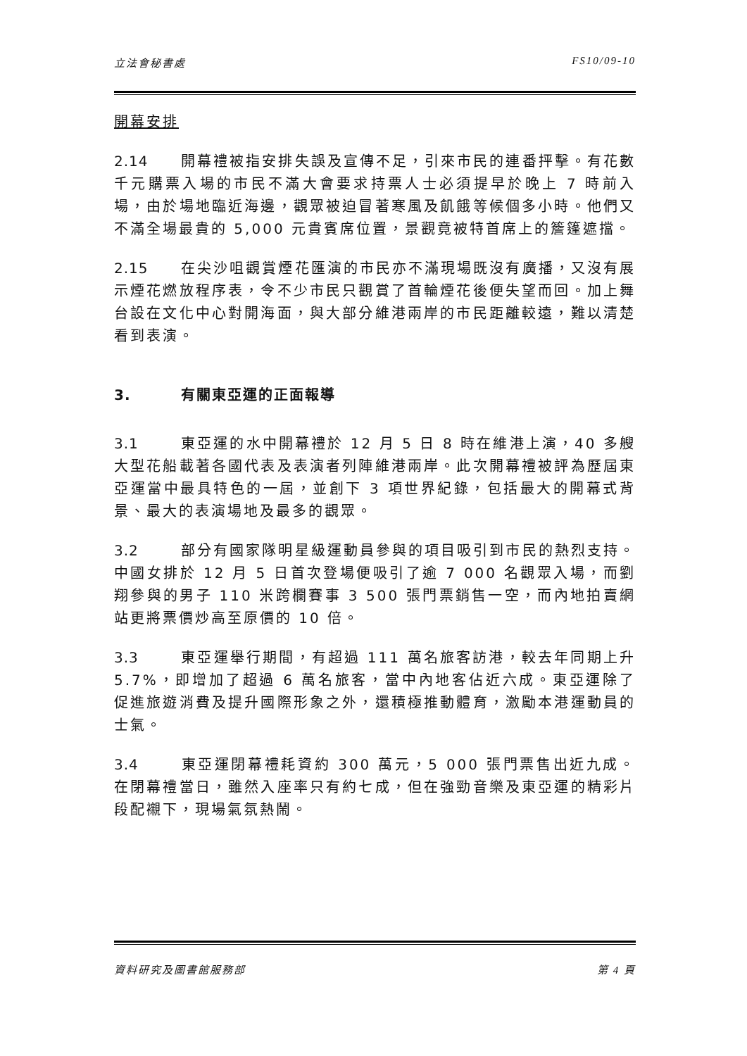立法會秘書處 FS10/09-10
開幕安排
2.14 開幕禮被指安排失誤及宣傳不足，引來市民的連番抨擊。有花數千元購票入場的市民不滿大會要求持票人士必須提早於晚上 7 時前入場，由於場地臨近海邊，觀眾被迫冒著寒風及飢餓等候個多小時。他們又不滿全場最貴的 5,000 元貴賓席位置，景觀竟被特首席上的簷篷遮擋。
2.15 在尖沙咀觀賞煙花匯演的市民亦不滿現場既沒有廣播，又沒有展示煙花燃放程序表，令不少市民只觀賞了首輪煙花後便失望而回。加上舞台設在文化中心對開海面，與大部分維港兩岸的市民距離較遠，難以清楚看到表演。
3. 有關東亞運的正面報導
3.1 東亞運的水中開幕禮於 12 月 5 日 8 時在維港上演，40 多艘大型花船載著各國代表及表演者列陣維港兩岸。此次開幕禮被評為歷屆東亞運當中最具特色的一屆，並創下 3 項世界紀錄，包括最大的開幕式背景、最大的表演場地及最多的觀眾。
3.2 部分有國家隊明星級運動員參與的項目吸引到市民的熱烈支持。中國女排於 12 月 5 日首次登場便吸引了逾 7 000 名觀眾入場，而劉翔參與的男子 110 米跨欄賽事 3 500 張門票銷售一空，而內地拍賣網站更將票價炒高至原價的 10 倍。
3.3 東亞運舉行期間，有超過 111 萬名旅客訪港，較去年同期上升 5.7%，即增加了超過 6 萬名旅客，當中內地客佔近六成。東亞運除了促進旅遊消費及提升國際形象之外，還積極推動體育，激勵本港運動員的士氣。
3.4 東亞運閉幕禮耗資約 300 萬元，5 000 張門票售出近九成。在閉幕禮當日，雖然入座率只有約七成，但在強勁音樂及東亞運的精彩片段配襯下，現場氣氛熱鬧。
資料研究及圖書館服務部 第 4 頁